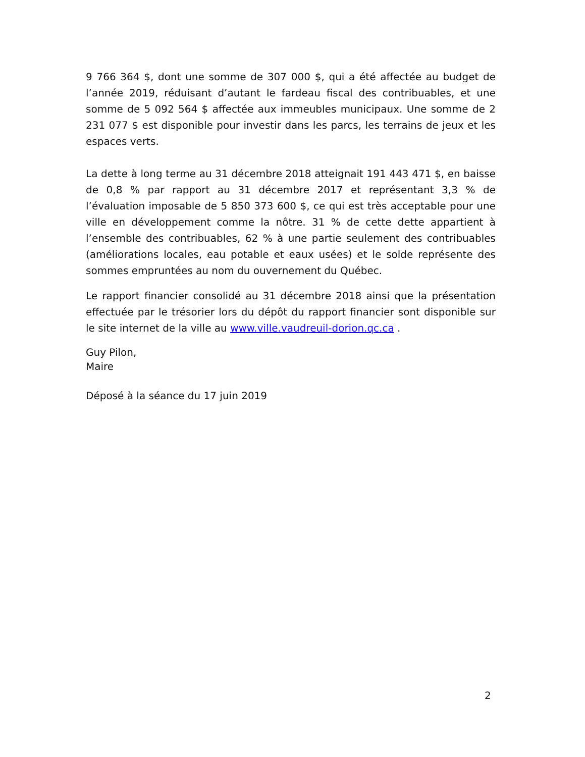9 766 364 $, dont une somme de 307 000 $, qui a été affectée au budget de l’année 2019, réduisant d’autant le fardeau fiscal des contribuables, et une somme de 5 092 564 $ affectée aux immeubles municipaux. Une somme de 2 231 077 $ est disponible pour investir dans les parcs, les terrains de jeux et les espaces verts.
La dette à long terme au 31 décembre 2018 atteignait 191 443 471 $, en baisse de 0,8 % par rapport au 31 décembre 2017 et représentant 3,3 % de l’évaluation imposable de 5 850 373 600 $, ce qui est très acceptable pour une ville en développement comme la nôtre. 31 % de cette dette appartient à l’ensemble des contribuables, 62 % à une partie seulement des contribuables (améliorations locales, eau potable et eaux usées) et le solde représente des sommes empruntées au nom du ouvernement du Québec.
Le rapport financier consolidé au 31 décembre 2018 ainsi que la présentation effectuée par le trésorier lors du dépôt du rapport financier sont disponible sur le site internet de la ville au www.ville.vaudreuil-dorion.qc.ca .
Guy Pilon,
Maire
Déposé à la séance du 17 juin 2019
2